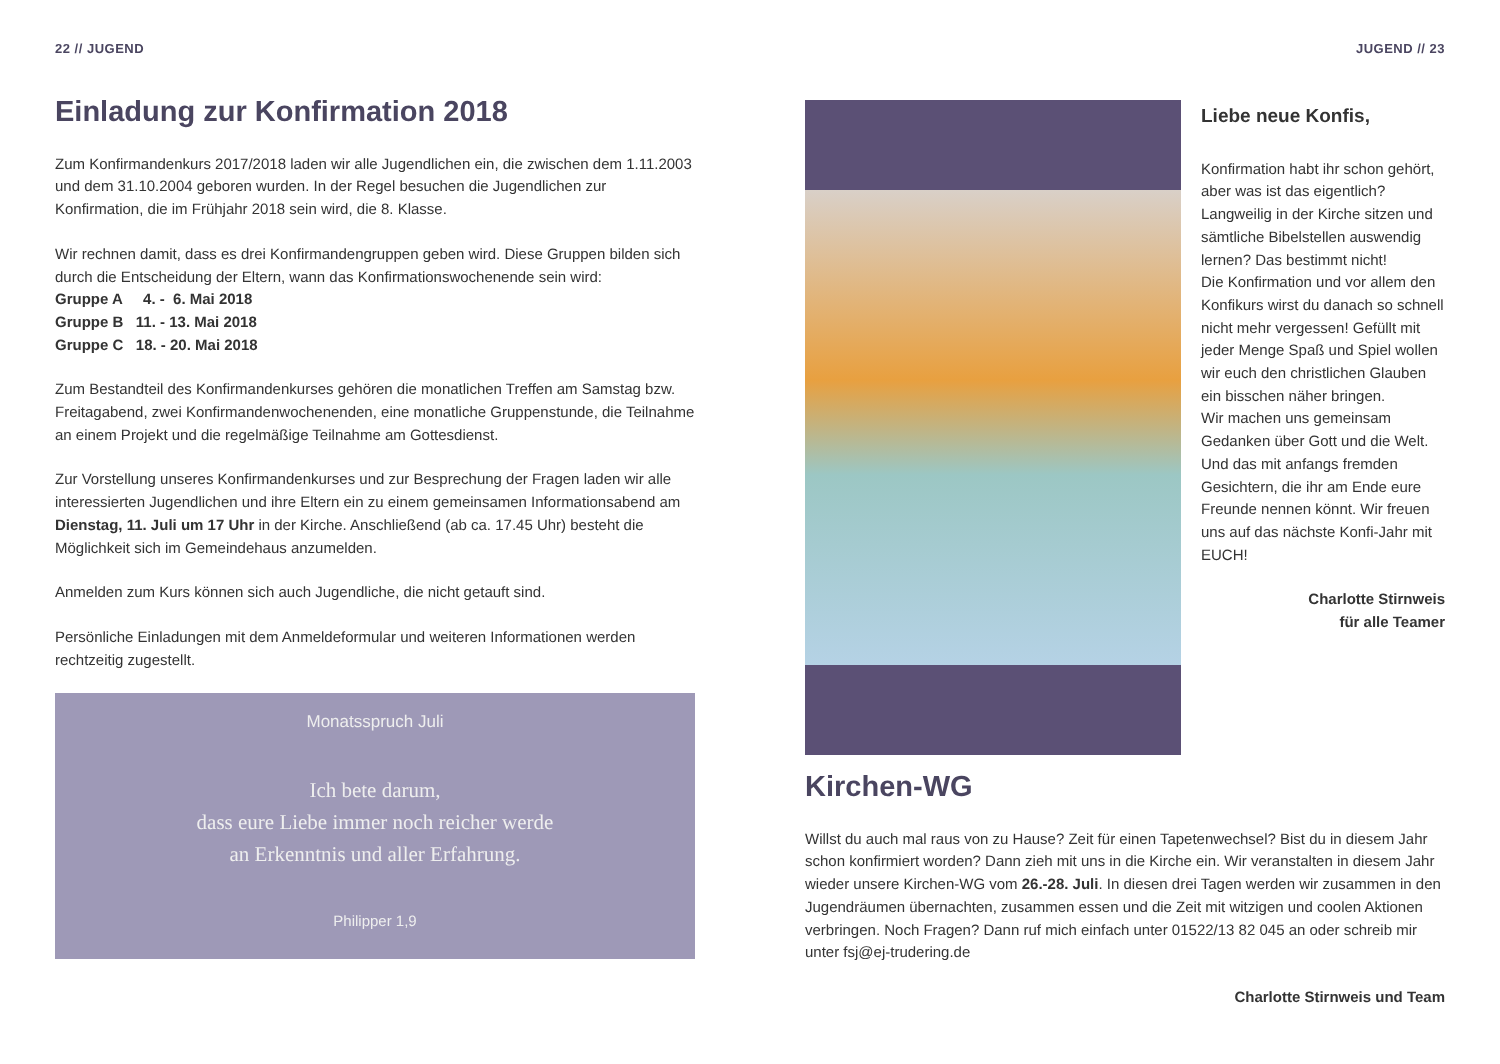22 // JUGEND
Einladung zur Konfirmation 2018
Zum Konfirmandenkurs 2017/2018 laden wir alle Jugendlichen ein, die zwischen dem 1.11.2003 und dem 31.10.2004 geboren wurden. In der Regel besuchen die Jugendlichen zur Konfirmation, die im Frühjahr 2018 sein wird, die 8. Klasse.
Wir rechnen damit, dass es drei Konfirmandengruppen geben wird. Diese Gruppen bilden sich durch die Entscheidung der Eltern, wann das Konfirmationswochenende sein wird:
Gruppe A 4. - 6. Mai 2018
Gruppe B 11. - 13. Mai 2018
Gruppe C 18. - 20. Mai 2018
Zum Bestandteil des Konfirmandenkurses gehören die monatlichen Treffen am Samstag bzw. Freitagabend, zwei Konfirmandenwochenenden, eine monatliche Gruppenstunde, die Teilnahme an einem Projekt und die regelmäßige Teilnahme am Gottesdienst.
Zur Vorstellung unseres Konfirmandenkurses und zur Besprechung der Fragen laden wir alle interessierten Jugendlichen und ihre Eltern ein zu einem gemeinsamen Informationsabend am Dienstag, 11. Juli um 17 Uhr in der Kirche. Anschließend (ab ca. 17.45 Uhr) besteht die Möglichkeit sich im Gemeindehaus anzumelden.
Anmelden zum Kurs können sich auch Jugendliche, die nicht getauft sind.
Persönliche Einladungen mit dem Anmeldeformular und weiteren Informationen werden rechtzeitig zugestellt.
Monatsspruch Juli
Ich bete darum,
dass eure Liebe immer noch reicher werde
an Erkenntnis und aller Erfahrung.
Philipper 1,9
JUGEND // 23
Liebe neue Konfis,
Konfirmation habt ihr schon gehört, aber was ist das eigent­lich? Langweilig in der Kirche sitzen und sämtliche Bibel­stellen auswendig lernen? Das bestimmt nicht!
Die Konfirmation und vor allem den Konfikurs wirst du danach so schnell nicht mehr verges­sen! Gefüllt mit jeder Menge Spaß und Spiel wollen wir euch den christlichen Glauben ein bisschen näher bringen.
Wir machen uns gemeinsam Gedanken über Gott und die Welt. Und das mit anfangs fremden Gesichtern, die ihr am Ende eure Freunde nennen könnt. Wir freuen uns auf das nächste Konfi-Jahr mit EUCH!
Charlotte Stirnweis
für alle Teamer
Kirchen-WG
Willst du auch mal raus von zu Hause? Zeit für einen Tapetenwechsel? Bist du in diesem Jahr schon konfirmiert worden? Dann zieh mit uns in die Kirche ein. Wir ver­anstalten in diesem Jahr wieder unsere Kirchen-WG vom 26.-28. Juli. In diesen drei Tagen werden wir zusammen in den Jugendräumen übernachten, zusammen essen und die Zeit mit witzigen und coolen Aktionen verbringen. Noch Fragen? Dann ruf mich einfach unter 01522/13 82 045 an oder schreib mir unter fsj@ej-trudering.de
Charlotte Stirnweis und Team